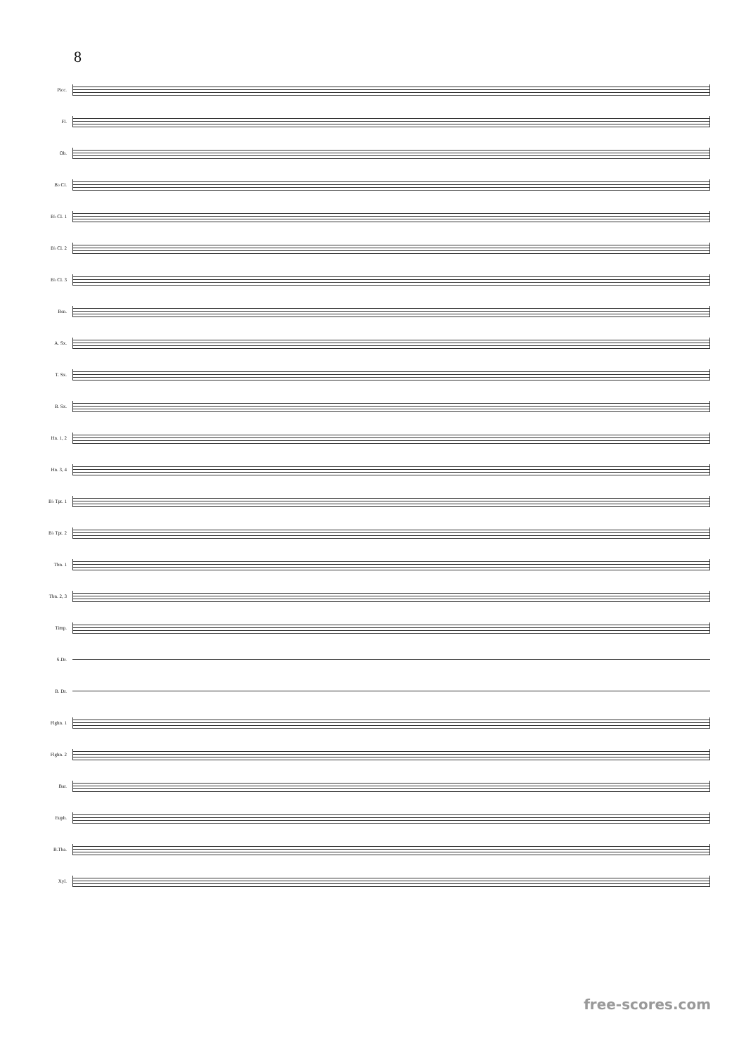8
Picc.
Fl.
Ob.
B♭ Cl.
B♭ Cl. 1
B♭ Cl. 2
B♭ Cl. 3
Bsn.
A. Sx.
T. Sx.
B. Sx.
Hn. 1, 2
Hn. 3, 4
B♭ Tpt. 1
B♭ Tpt. 2
Tbn. 1
Tbn. 2, 3
Timp.
S.Dr.
B. Dr.
Flghn. 1
Flghn. 2
Bar.
Euph.
B.Tba.
Xyl.
free-scores.com